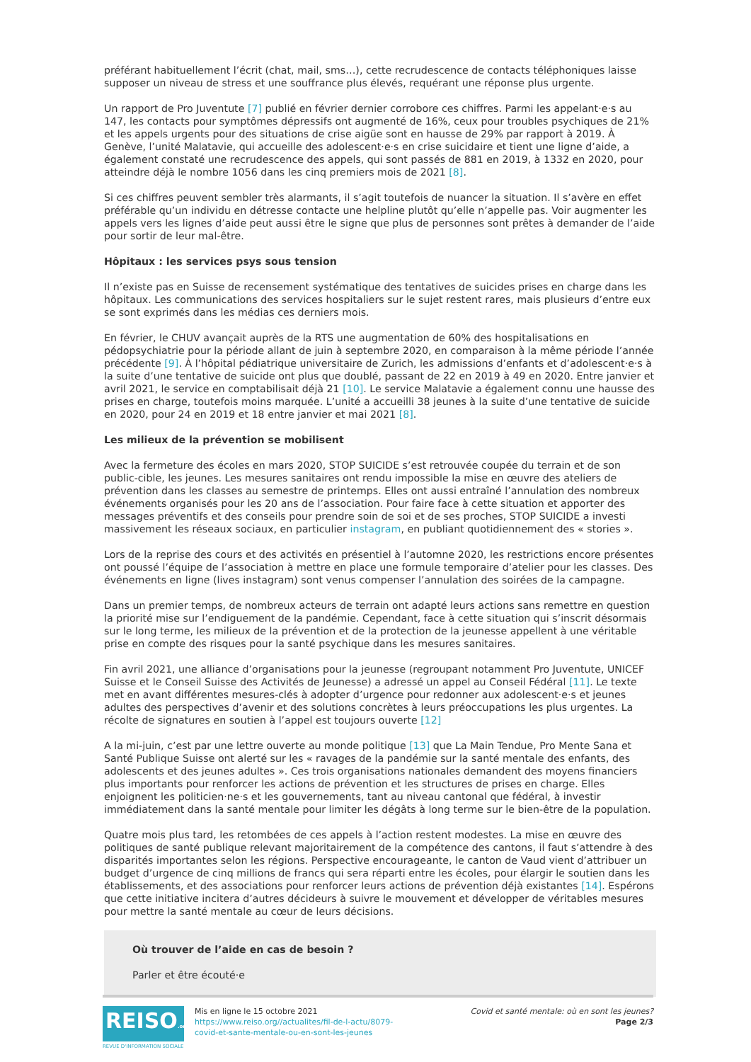préférant habituellement l’écrit (chat, mail, sms…), cette recrudescence de contacts téléphoniques laisse supposer un niveau de stress et une souffrance plus élevés, requérant une réponse plus urgente.
Un rapport de Pro Juventute [7] publié en février dernier corrobore ces chiffres. Parmi les appelant·e·s au 147, les contacts pour symptômes dépressifs ont augmenté de 16%, ceux pour troubles psychiques de 21% et les appels urgents pour des situations de crise aigüe sont en hausse de 29% par rapport à 2019. À Genève, l’unité Malatavie, qui accueille des adolescent·e·s en crise suicidaire et tient une ligne d’aide, a également constaté une recrudescence des appels, qui sont passés de 881 en 2019, à 1332 en 2020, pour atteindre déjà le nombre 1056 dans les cinq premiers mois de 2021 [8].
Si ces chiffres peuvent sembler très alarmants, il s’agit toutefois de nuancer la situation. Il s’avère en effet préférable qu’un individu en détresse contacte une helpline plutôt qu’elle n’appelle pas. Voir augmenter les appels vers les lignes d’aide peut aussi être le signe que plus de personnes sont prêtes à demander de l’aide pour sortir de leur mal-être.
Hôpitaux : les services psys sous tension
Il n’existe pas en Suisse de recensement systématique des tentatives de suicides prises en charge dans les hôpitaux. Les communications des services hospitaliers sur le sujet restent rares, mais plusieurs d’entre eux se sont exprimés dans les médias ces derniers mois.
En février, le CHUV avançait auprès de la RTS une augmentation de 60% des hospitalisations en pédopsychiatrie pour la période allant de juin à septembre 2020, en comparaison à la même période l’année précédente [9]. À l’hôpital pédiatrique universitaire de Zurich, les admissions d’enfants et d’adolescent·e·s à la suite d’une tentative de suicide ont plus que doublé, passant de 22 en 2019 à 49 en 2020. Entre janvier et avril 2021, le service en comptabilisait déjà 21 [10]. Le service Malatavie a également connu une hausse des prises en charge, toutefois moins marquée. L’unité a accueilli 38 jeunes à la suite d’une tentative de suicide en 2020, pour 24 en 2019 et 18 entre janvier et mai 2021 [8].
Les milieux de la prévention se mobilisent
Avec la fermeture des écoles en mars 2020, STOP SUICIDE s’est retrouvée coupée du terrain et de son public-cible, les jeunes. Les mesures sanitaires ont rendu impossible la mise en œuvre des ateliers de prévention dans les classes au semestre de printemps. Elles ont aussi entraîné l’annulation des nombreux événements organisés pour les 20 ans de l’association. Pour faire face à cette situation et apporter des messages préventifs et des conseils pour prendre soin de soi et de ses proches, STOP SUICIDE a investi massivement les réseaux sociaux, en particulier instagram, en publiant quotidiennement des « stories ».
Lors de la reprise des cours et des activités en présentiel à l’automne 2020, les restrictions encore présentes ont poussé l’équipe de l’association à mettre en place une formule temporaire d’atelier pour les classes. Des événements en ligne (lives instagram) sont venus compenser l’annulation des soirées de la campagne.
Dans un premier temps, de nombreux acteurs de terrain ont adapté leurs actions sans remettre en question la priorité mise sur l’endiguement de la pandémie. Cependant, face à cette situation qui s’inscrit désormais sur le long terme, les milieux de la prévention et de la protection de la jeunesse appellent à une véritable prise en compte des risques pour la santé psychique dans les mesures sanitaires.
Fin avril 2021, une alliance d’organisations pour la jeunesse (regroupant notamment Pro Juventute, UNICEF Suisse et le Conseil Suisse des Activités de Jeunesse) a adressé un appel au Conseil Fédéral [11]. Le texte met en avant différentes mesures-clés à adopter d’urgence pour redonner aux adolescent·e·s et jeunes adultes des perspectives d’avenir et des solutions concrètes à leurs préoccupations les plus urgentes. La récolte de signatures en soutien à l’appel est toujours ouverte [12]
A la mi-juin, c’est par une lettre ouverte au monde politique [13] que La Main Tendue, Pro Mente Sana et Santé Publique Suisse ont alerté sur les « ravages de la pandémie sur la santé mentale des enfants, des adolescents et des jeunes adultes ». Ces trois organisations nationales demandent des moyens financiers plus importants pour renforcer les actions de prévention et les structures de prises en charge. Elles enjoignent les politicien·ne·s et les gouvernements, tant au niveau cantonal que fédéral, à investir immédiatement dans la santé mentale pour limiter les dégâts à long terme sur le bien-être de la population.
Quatre mois plus tard, les retombées de ces appels à l’action restent modestes. La mise en œuvre des politiques de santé publique relevant majoritairement de la compétence des cantons, il faut s’attendre à des disparités importantes selon les régions. Perspective encourageante, le canton de Vaud vient d’attribuer un budget d’urgence de cinq millions de francs qui sera réparti entre les écoles, pour élargir le soutien dans les établissements, et des associations pour renforcer leurs actions de prévention déjà existantes [14]. Espérons que cette initiative incitera d’autres décideurs à suivre le mouvement et développer de véritables mesures pour mettre la santé mentale au cœur de leurs décisions.
Où trouver de l’aide en cas de besoin ?
Parler et être écouté·e
REISO.org
REVUE D'INFORMATION SOCIALE
Mis en ligne le 15 octobre 2021
https://www.reiso.org//actualites/fil-de-l-actu/8079-covid-et-sante-mentale-ou-en-sont-les-jeunes
Covid et santé mentale: où en sont les jeunes?
Page 2/3